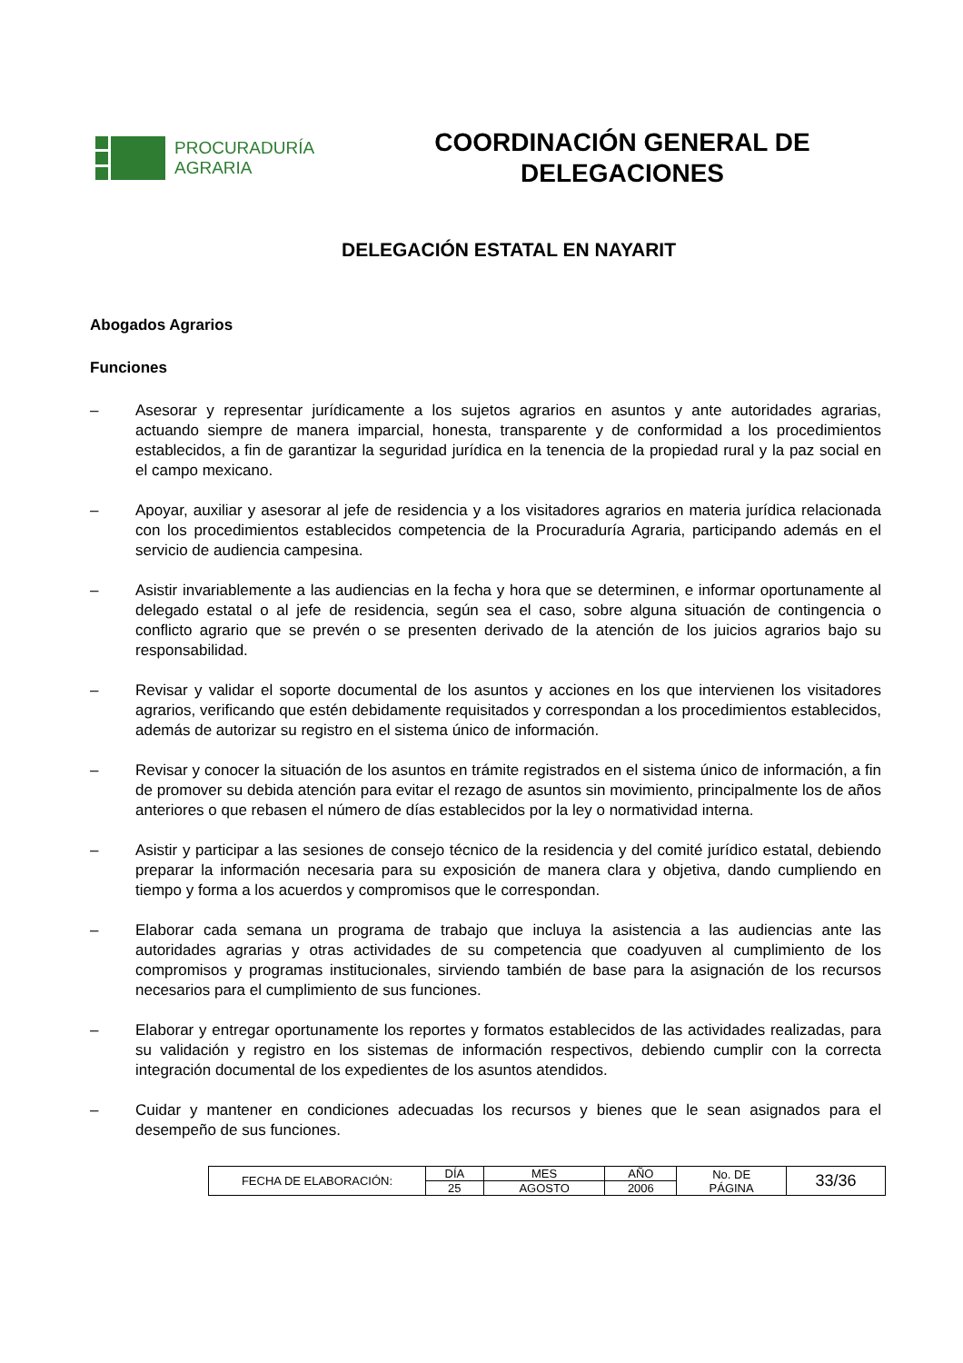PROCURADURÍA
AGRARIA
COORDINACIÓN GENERAL DE DELEGACIONES
DELEGACIÓN ESTATAL EN NAYARIT
Abogados Agrarios
Funciones
– Asesorar y representar jurídicamente a los sujetos agrarios en asuntos y ante autoridades agrarias, actuando siempre de manera imparcial, honesta, transparente y de conformidad a los procedimientos establecidos, a fin de garantizar la seguridad jurídica en la tenencia de la propiedad rural y la paz social en el campo mexicano.
– Apoyar, auxiliar y asesorar al jefe de residencia y a los visitadores agrarios en materia jurídica relacionada con los procedimientos establecidos competencia de la Procuraduría Agraria, participando además en el servicio de audiencia campesina.
– Asistir invariablemente a las audiencias en la fecha y hora que se determinen, e informar oportunamente al delegado estatal o al jefe de residencia, según sea el caso, sobre alguna situación de contingencia o conflicto agrario que se prevén o se presenten derivado de la atención de los juicios agrarios bajo su responsabilidad.
– Revisar y validar el soporte documental de los asuntos y acciones en los que intervienen los visitadores agrarios, verificando que estén debidamente requisitados y correspondan a los procedimientos establecidos, además de autorizar su registro en el sistema único de información.
– Revisar y conocer la situación de los asuntos en trámite registrados en el sistema único de información, a fin de promover su debida atención para evitar el rezago de asuntos sin movimiento, principalmente los de años anteriores o que rebasen el número de días establecidos por la ley o normatividad interna.
– Asistir y participar a las sesiones de consejo técnico de la residencia y del comité jurídico estatal, debiendo preparar la información necesaria para su exposición de manera clara y objetiva, dando cumpliendo en tiempo y forma a los acuerdos y compromisos que le correspondan.
– Elaborar cada semana un programa de trabajo que incluya la asistencia a las audiencias ante las autoridades agrarias y otras actividades de su competencia que coadyuven al cumplimiento de los compromisos y programas institucionales, sirviendo también de base para la asignación de los recursos necesarios para el cumplimiento de sus funciones.
– Elaborar y entregar oportunamente los reportes y formatos establecidos de las actividades realizadas, para su validación y registro en los sistemas de información respectivos, debiendo cumplir con la correcta integración documental de los expedientes de los asuntos atendidos.
– Cuidar y mantener en condiciones adecuadas los recursos y bienes que le sean asignados para el desempeño de sus funciones.
| FECHA DE ELABORACIÓN: | DÍA | MES | AÑO | No. DE PÁGINA | 33/36 |
| | 25 | AGOSTO | 2006 | | |